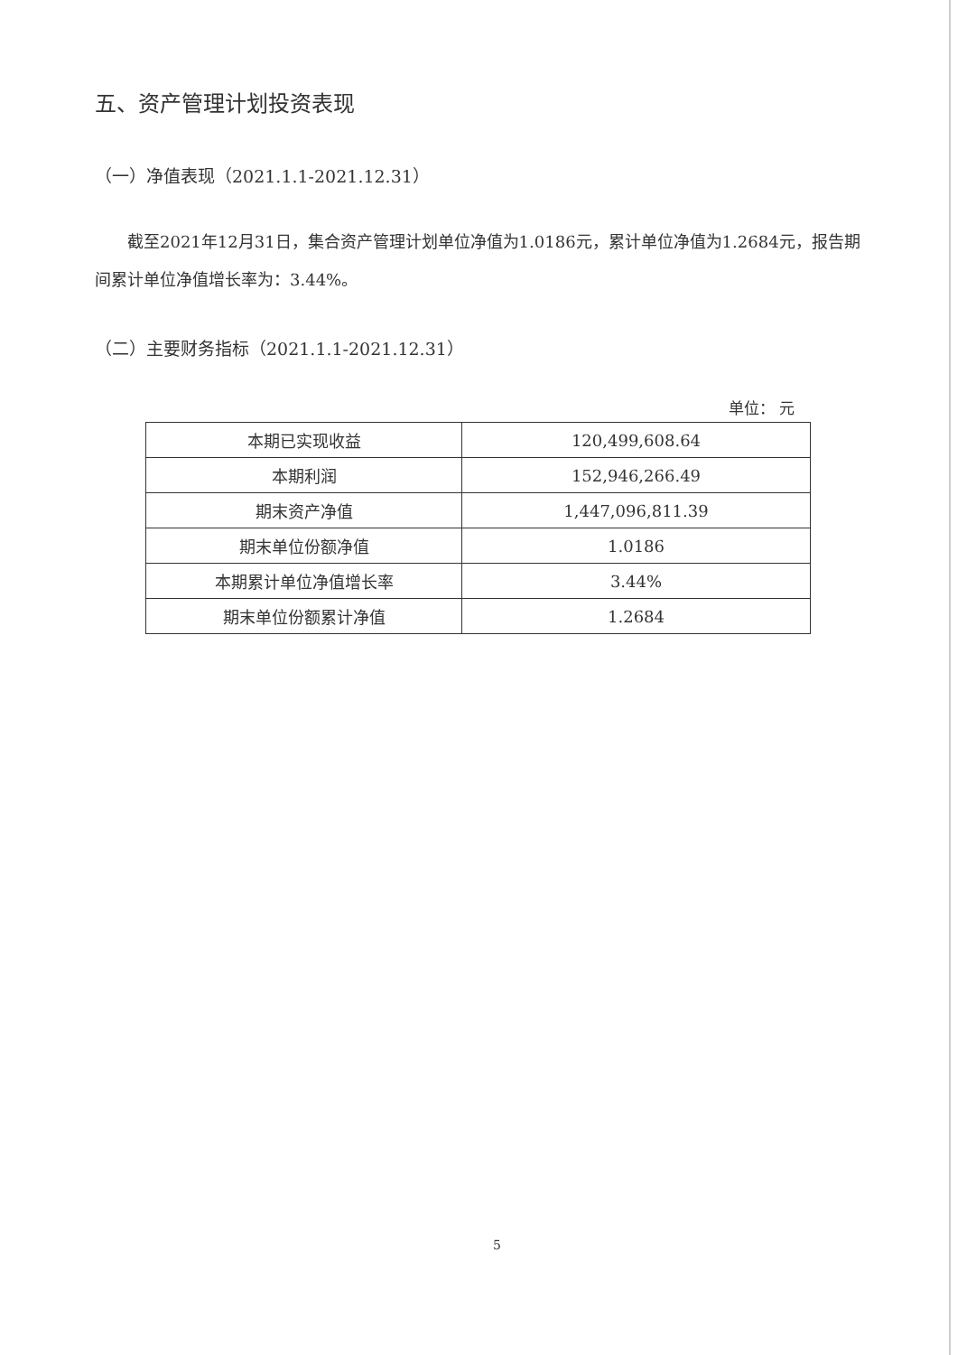五、资产管理计划投资表现
（一）净值表现（2021.1.1-2021.12.31）
截至2021年12月31日，集合资产管理计划单位净值为1.0186元，累计单位净值为1.2684元，报告期间累计单位净值增长率为：3.44%。
（二）主要财务指标（2021.1.1-2021.12.31）
单位： 元
| 本期已实现收益 | 120,499,608.64 |
| 本期利润 | 152,946,266.49 |
| 期末资产净值 | 1,447,096,811.39 |
| 期末单位份额净值 | 1.0186 |
| 本期累计单位净值增长率 | 3.44% |
| 期末单位份额累计净值 | 1.2684 |
5